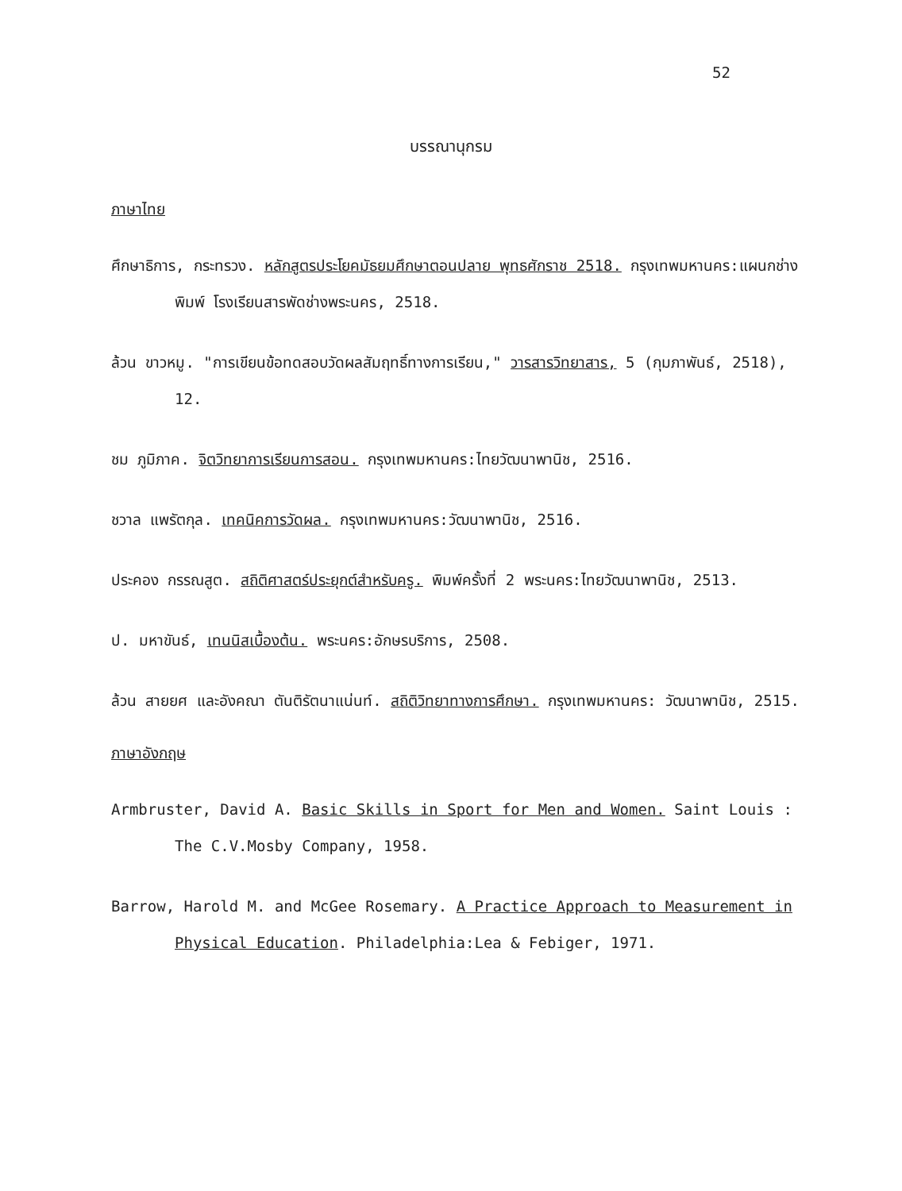52
บรรณานุกรม
ภาษาไทย
ศึกษาธิการ, กระทรวง. หลักสูตรประโยคมัธยมศึกษาตอนปลาย พุทธศักราช 2518. กรุงเทพมหานคร:แผนกช่างพิมพ์ โรงเรียนสารพัดช่างพระนคร, 2518.
ล้วน ขาวหมู. "การเขียนข้อทดสอบวัดผลสัมฤทธิ์ทางการเรียน," วารสารวิทยาสาร, 5 (กุมภาพันธ์, 2518), 12.
ชม ภูมิภาค. จิตวิทยาการเรียนการสอน. กรุงเทพมหานคร:ไทยวัฒนาพานิช, 2516.
ชวาล แพรัตกุล. เทคนิคการวัดผล. กรุงเทพมหานคร:วัฒนาพานิช, 2516.
ประคอง กรรณสูต. สถิติศาสตร์ประยุกต์สำหรับครู. พิมพ์ครั้งที่ 2 พระนคร:ไทยวัฒนาพานิช, 2513.
ป. มหาขันธ์, เทนนิสเบื้องต้น. พระนคร:อักษรบริการ, 2508.
ล้วน สายยศ และอังคณา ตันติรัตนาแน่นท์. สถิติวิทยาทางการศึกษา. กรุงเทพมหานคร: วัฒนาพานิช, 2515.
ภาษาอังกฤษ
Armbruster, David A. Basic Skills in Sport for Men and Women. Saint Louis : The C.V.Mosby Company, 1958.
Barrow, Harold M. and McGee Rosemary. A Practice Approach to Measurement in Physical Education. Philadelphia:Lea & Febiger, 1971.